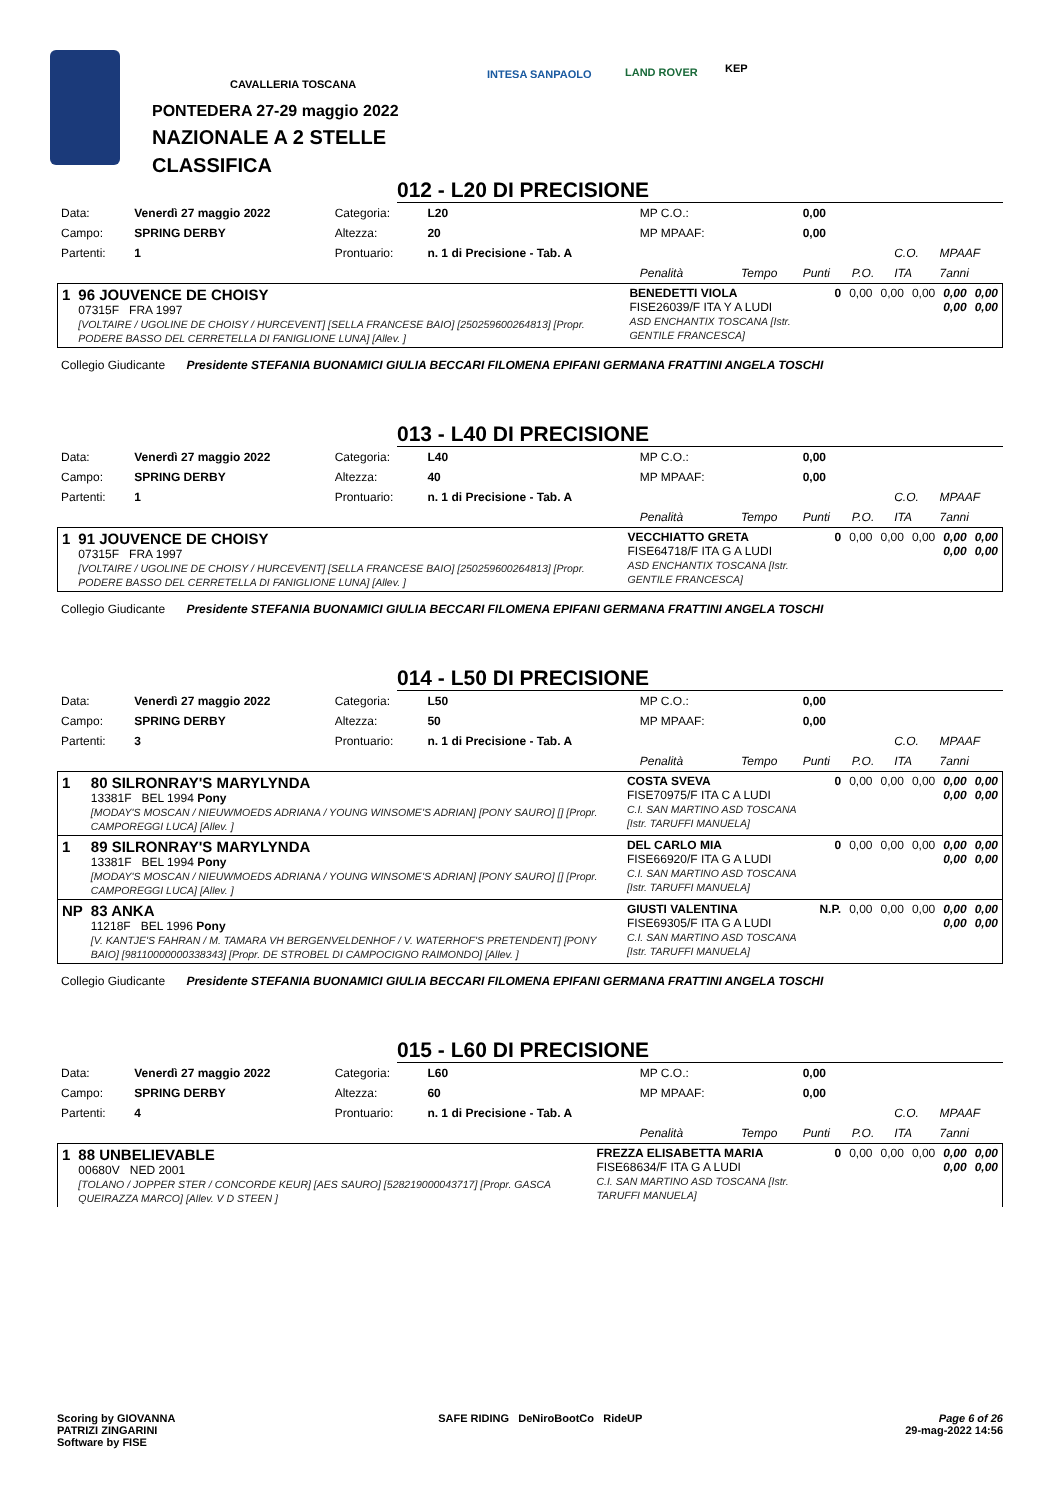CAVALLERIA TOSCANA
INTESA SANPAOLO LAND ROVER KEP
PONTEDERA 27-29 maggio 2022
NAZIONALE A 2 STELLE
CLASSIFICA
012 - L20 DI PRECISIONE
| Data: | Venerdì 27 maggio 2022 | Categoria: | L20 | MP C.O.: | | 0,00 | | | |
| Campo: | SPRING DERBY | Altezza: | 20 | MP MPAAF: | | 0,00 | | | |
| Partenti: | 1 | Prontuario: | n. 1 di Precisione - Tab. A | | | | | C.O. | MPAAF |
| | | | | Penalità | Tempo | Punti | P.O. | ITA | 7anni |
| 1 | 96 JOUVENCE DE CHOISY 07315F FRA 1997 [VOLTAIRE / UGOLINE DE CHOISY / HURCEVENT] [SELLA FRANCESE BAIO] [250259600264813] [Propr. PODERE BASSO DEL CERRETELLA DI FANIGLIONE LUNA] [Allev. ] | BENEDETTI VIOLA FISE26039/F ITA Y A LUDI ASD ENCHANTIX TOSCANA [Istr. GENTILE FRANCESCA] | 0 | 0,00 | 0,00 | 0,00 | 0,00 0,00 | 0,00 0,00 |
Collegio Giudicante Presidente STEFANIA BUONAMICI GIULIA BECCARI FILOMENA EPIFANI GERMANA FRATTINI ANGELA TOSCHI
013 - L40 DI PRECISIONE
| Data: | Venerdì 27 maggio 2022 | Categoria: | L40 | MP C.O.: | | 0,00 | | | |
| Campo: | SPRING DERBY | Altezza: | 40 | MP MPAAF: | | 0,00 | | | |
| Partenti: | 1 | Prontuario: | n. 1 di Precisione - Tab. A | | | | | C.O. | MPAAF |
| | | | | Penalità | Tempo | Punti | P.O. | ITA | 7anni |
| 1 | 91 JOUVENCE DE CHOISY 07315F FRA 1997 [VOLTAIRE / UGOLINE DE CHOISY / HURCEVENT] [SELLA FRANCESE BAIO] [250259600264813] [Propr. PODERE BASSO DEL CERRETELLA DI FANIGLIONE LUNA] [Allev. ] | VECCHIATTO GRETA FISE64718/F ITA G A LUDI ASD ENCHANTIX TOSCANA [Istr. GENTILE FRANCESCA] | 0 | 0,00 | 0,00 | 0,00 | 0,00 0,00 | 0,00 0,00 |
Collegio Giudicante Presidente STEFANIA BUONAMICI GIULIA BECCARI FILOMENA EPIFANI GERMANA FRATTINI ANGELA TOSCHI
014 - L50 DI PRECISIONE
| Data: | Venerdì 27 maggio 2022 | Categoria: | L50 | MP C.O.: | | 0,00 | | | |
| Campo: | SPRING DERBY | Altezza: | 50 | MP MPAAF: | | 0,00 | | | |
| Partenti: | 3 | Prontuario: | n. 1 di Precisione - Tab. A | | | | | C.O. | MPAAF |
| | | | | Penalità | Tempo | Punti | P.O. | ITA | 7anni |
| 1 | 80 SILRONRAY'S MARYLYNDA 13381F BEL 1994 Pony [MODAY'S MOSCAN / NIEUWMOEDS ADRIANA / YOUNG WINSOME'S ADRIAN] [PONY SAURO] [] [Propr. CAMPOREGGI LUCA] [Allev. ] | COSTA SVEVA FISE70975/F ITA C A LUDI C.I. SAN MARTINO ASD TOSCANA [Istr. TARUFFI MANUELA] | 0 | 0,00 | 0,00 | 0,00 | 0,00 0,00 | 0,00 0,00 |
| 1 | 89 SILRONRAY'S MARYLYNDA 13381F BEL 1994 Pony [MODAY'S MOSCAN / NIEUWMOEDS ADRIANA / YOUNG WINSOME'S ADRIAN] [PONY SAURO] [] [Propr. CAMPOREGGI LUCA] [Allev. ] | DEL CARLO MIA FISE66920/F ITA G A LUDI C.I. SAN MARTINO ASD TOSCANA [Istr. TARUFFI MANUELA] | 0 | 0,00 | 0,00 | 0,00 | 0,00 0,00 | 0,00 0,00 |
| NP | 83 ANKA 11218F BEL 1996 Pony [V. KANTJE'S FAHRAN / M. TAMARA VH BERGENVELDENHOF / V. WATERHOF'S PRETENDENT] [PONY BAIO] [98110000000338343] [Propr. DE STROBEL DI CAMPOCIGNO RAIMONDO] [Allev. ] | GIUSTI VALENTINA FISE69305/F ITA G A LUDI C.I. SAN MARTINO ASD TOSCANA [Istr. TARUFFI MANUELA] | N.P. | 0,00 | 0,00 | 0,00 | 0,00 0,00 | 0,00 0,00 |
Collegio Giudicante Presidente STEFANIA BUONAMICI GIULIA BECCARI FILOMENA EPIFANI GERMANA FRATTINI ANGELA TOSCHI
015 - L60 DI PRECISIONE
| Data: | Venerdì 27 maggio 2022 | Categoria: | L60 | MP C.O.: | | 0,00 | | | |
| Campo: | SPRING DERBY | Altezza: | 60 | MP MPAAF: | | 0,00 | | | |
| Partenti: | 4 | Prontuario: | n. 1 di Precisione - Tab. A | | | | | C.O. | MPAAF |
| | | | | Penalità | Tempo | Punti | P.O. | ITA | 7anni |
| 1 | 88 UNBELIEVABLE 00680V NED 2001 [TOLANO / JOPPER STER / CONCORDE KEUR] [AES SAURO] [528219000043717] [Propr. GASCA QUEIRAZZA MARCO] [Allev. V D STEEN ] | FREZZA ELISABETTA MARIA FISE68634/F ITA G A LUDI C.I. SAN MARTINO ASD TOSCANA [Istr. TARUFFI MANUELA] | 0 | 0,00 | 0,00 | 0,00 | 0,00 0,00 | 0,00 0,00 |
Scoring by GIOVANNA
PATRIZI ZINGARINI
Software by FISE
SAFE RIDING DeNiroBootCo RideUP
Page 6 of 26
29-mag-2022 14:56